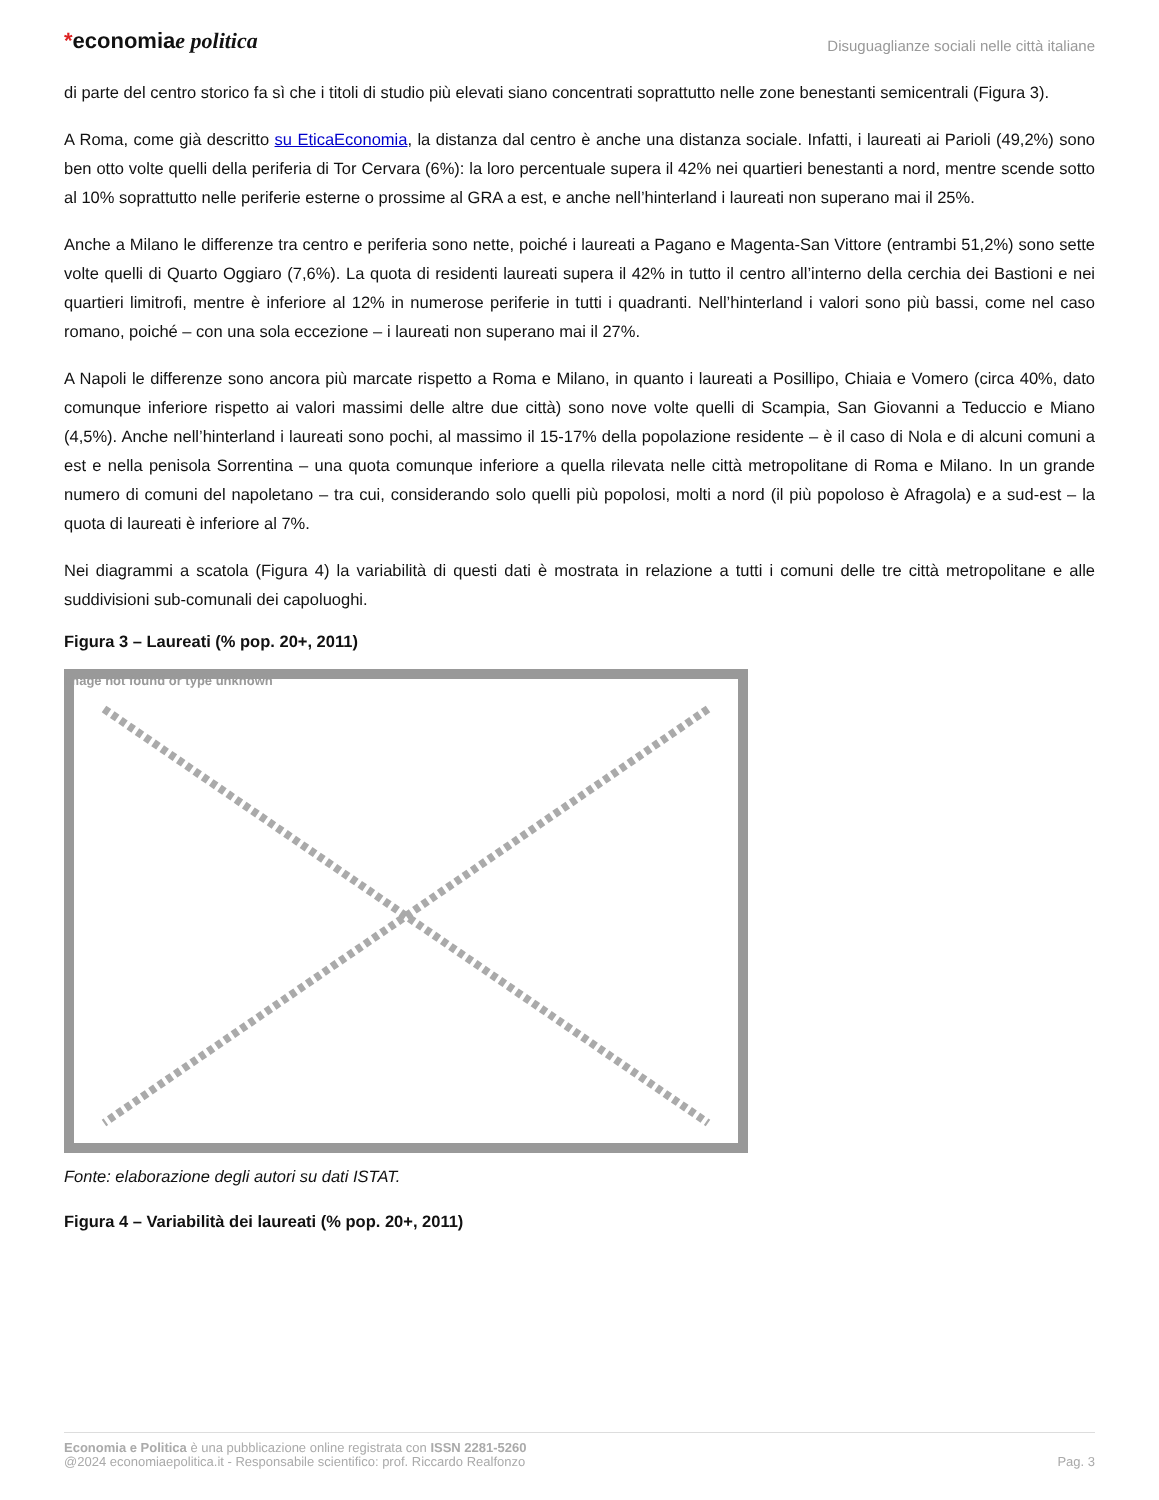*economiae politica
Disuguaglianze sociali nelle città italiane
di parte del centro storico fa sì che i titoli di studio più elevati siano concentrati soprattutto nelle zone benestanti semicentrali (Figura 3).
A Roma, come già descritto su EticaEconomia, la distanza dal centro è anche una distanza sociale. Infatti, i laureati ai Parioli (49,2%) sono ben otto volte quelli della periferia di Tor Cervara (6%): la loro percentuale supera il 42% nei quartieri benestanti a nord, mentre scende sotto al 10% soprattutto nelle periferie esterne o prossime al GRA a est, e anche nell’hinterland i laureati non superano mai il 25%.
Anche a Milano le differenze tra centro e periferia sono nette, poiché i laureati a Pagano e Magenta-San Vittore (entrambi 51,2%) sono sette volte quelli di Quarto Oggiaro (7,6%). La quota di residenti laureati supera il 42% in tutto il centro all’interno della cerchia dei Bastioni e nei quartieri limitrofi, mentre è inferiore al 12% in numerose periferie in tutti i quadranti. Nell’hinterland i valori sono più bassi, come nel caso romano, poiché – con una sola eccezione – i laureati non superano mai il 27%.
A Napoli le differenze sono ancora più marcate rispetto a Roma e Milano, in quanto i laureati a Posillipo, Chiaia e Vomero (circa 40%, dato comunque inferiore rispetto ai valori massimi delle altre due città) sono nove volte quelli di Scampia, San Giovanni a Teduccio e Miano (4,5%). Anche nell’hinterland i laureati sono pochi, al massimo il 15-17% della popolazione residente – è il caso di Nola e di alcuni comuni a est e nella penisola Sorrentina – una quota comunque inferiore a quella rilevata nelle città metropolitane di Roma e Milano. In un grande numero di comuni del napoletano – tra cui, considerando solo quelli più popolosi, molti a nord (il più popoloso è Afragola) e a sud-est – la quota di laureati è inferiore al 7%.
Nei diagrammi a scatola (Figura 4) la variabilità di questi dati è mostrata in relazione a tutti i comuni delle tre città metropolitane e alle suddivisioni sub-comunali dei capoluoghi.
Figura 3 – Laureati (% pop. 20+, 2011)
Image not found or type unknown
Fonte: elaborazione degli autori su dati ISTAT.
Figura 4 – Variabilità dei laureati (% pop. 20+, 2011)
Economia e Politica è una pubblicazione online registrata con ISSN 2281-5260
@2024 economiaepolitica.it - Responsabile scientifico: prof. Riccardo Realfonzo
Pag. 3